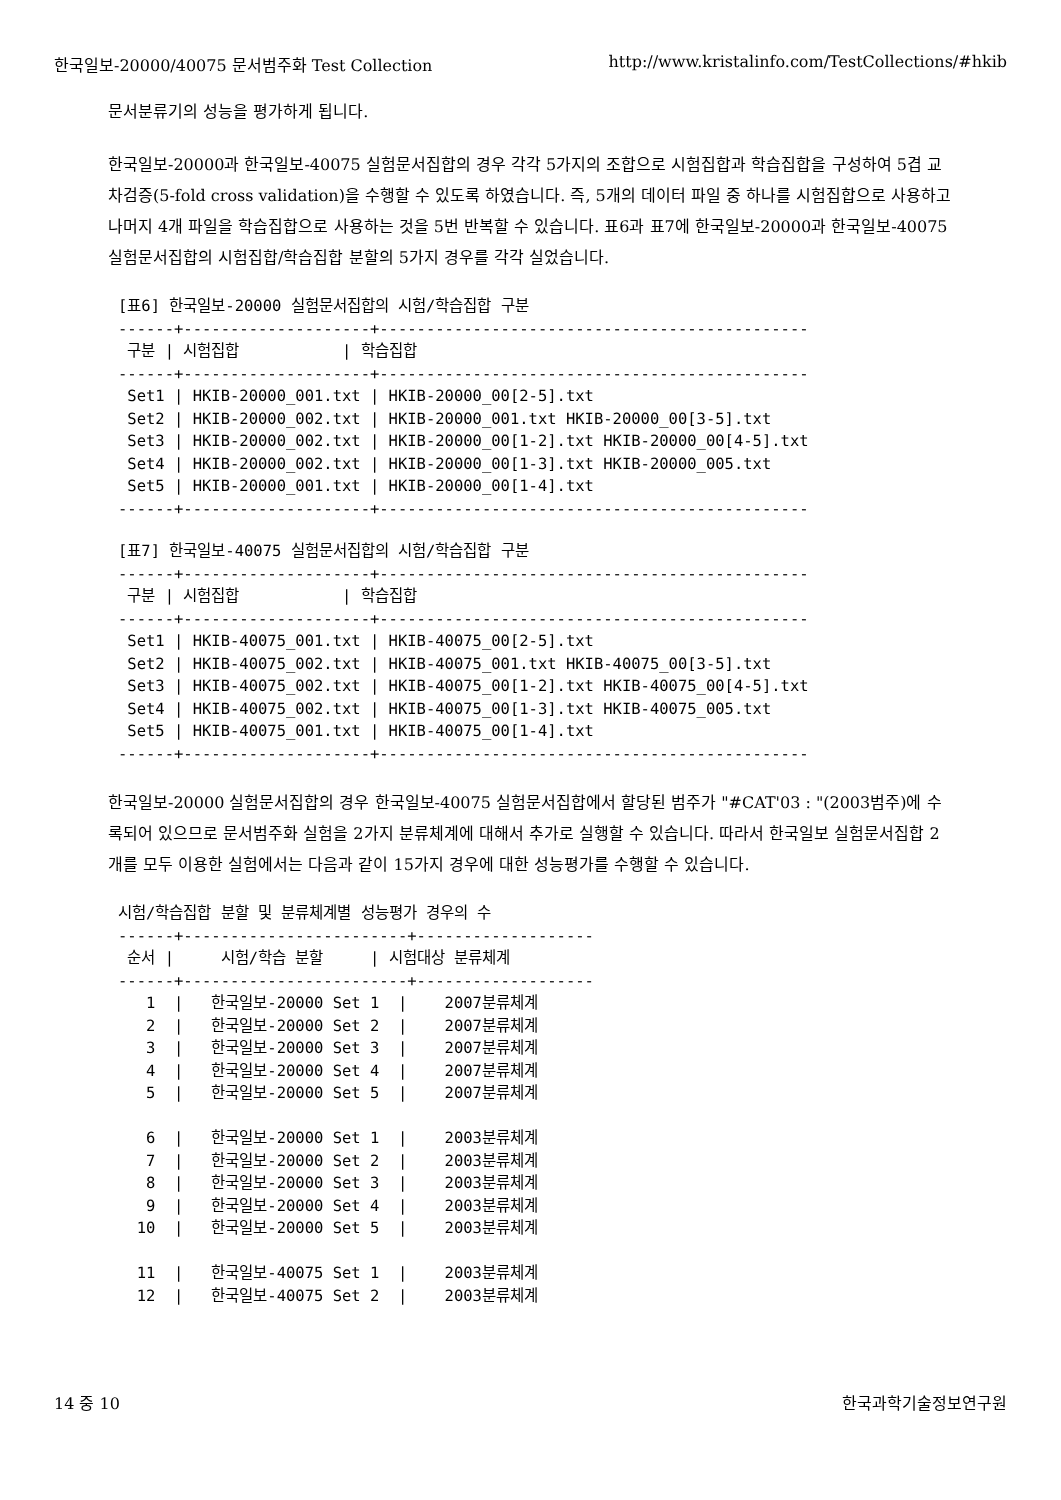한국일보-20000/40075 문서범주화 Test Collection http://www.kristalinfo.com/TestCollections/#hkib
문서분류기의 성능을 평가하게 됩니다.
한국일보-20000과 한국일보-40075 실험문서집합의 경우 각각 5가지의 조합으로 시험집합과 학습집합을 구성하여 5겹 교차검증(5-fold cross validation)을 수행할 수 있도록 하였습니다. 즉, 5개의 데이터 파일 중 하나를 시험집합으로 사용하고 나머지 4개 파일을 학습집합으로 사용하는 것을 5번 반복할 수 있습니다. 표6과 표7에 한국일보-20000과 한국일보-40075 실험문서집합의 시험집합/학습집합 분할의 5가지 경우를 각각 실었습니다.
[표6] 한국일보-20000 실험문서집합의 시험/학습집합 구분
------+--------------------+----------------------------------------------
 구분 | 시험집합           | 학습집합
------+--------------------+----------------------------------------------
 Set1 | HKIB-20000_001.txt | HKIB-20000_00[2-5].txt
 Set2 | HKIB-20000_002.txt | HKIB-20000_001.txt HKIB-20000_00[3-5].txt
 Set3 | HKIB-20000_002.txt | HKIB-20000_00[1-2].txt HKIB-20000_00[4-5].txt
 Set4 | HKIB-20000_002.txt | HKIB-20000_00[1-3].txt HKIB-20000_005.txt
 Set5 | HKIB-20000_001.txt | HKIB-20000_00[1-4].txt
------+--------------------+----------------------------------------------
[표7] 한국일보-40075 실험문서집합의 시험/학습집합 구분
------+--------------------+----------------------------------------------
 구분 | 시험집합           | 학습집합
------+--------------------+----------------------------------------------
 Set1 | HKIB-40075_001.txt | HKIB-40075_00[2-5].txt
 Set2 | HKIB-40075_002.txt | HKIB-40075_001.txt HKIB-40075_00[3-5].txt
 Set3 | HKIB-40075_002.txt | HKIB-40075_00[1-2].txt HKIB-40075_00[4-5].txt
 Set4 | HKIB-40075_002.txt | HKIB-40075_00[1-3].txt HKIB-40075_005.txt
 Set5 | HKIB-40075_001.txt | HKIB-40075_00[1-4].txt
------+--------------------+----------------------------------------------
한국일보-20000 실험문서집합의 경우 한국일보-40075 실험문서집합에서 할당된 범주가 "#CAT'03 : "(2003범주)에 수록되어 있으므로 문서범주화 실험을 2가지 분류체계에 대해서 추가로 실행할 수 있습니다. 따라서 한국일보 실험문서집합 2개를 모두 이용한 실험에서는 다음과 같이 15가지 경우에 대한 성능평가를 수행할 수 있습니다.
시험/학습집합 분할 및 분류체계별 성능평가 경우의 수
------+------------------------+-------------------
 순서 |     시험/학습 분할     | 시험대상 분류체계
------+------------------------+-------------------
   1  |   한국일보-20000 Set 1  |    2007분류체계
   2  |   한국일보-20000 Set 2  |    2007분류체계
   3  |   한국일보-20000 Set 3  |    2007분류체계
   4  |   한국일보-20000 Set 4  |    2007분류체계
   5  |   한국일보-20000 Set 5  |    2007분류체계

   6  |   한국일보-20000 Set 1  |    2003분류체계
   7  |   한국일보-20000 Set 2  |    2003분류체계
   8  |   한국일보-20000 Set 3  |    2003분류체계
   9  |   한국일보-20000 Set 4  |    2003분류체계
  10  |   한국일보-20000 Set 5  |    2003분류체계

  11  |   한국일보-40075 Set 1  |    2003분류체계
  12  |   한국일보-40075 Set 2  |    2003분류체계
14 중 10 한국과학기술정보연구원